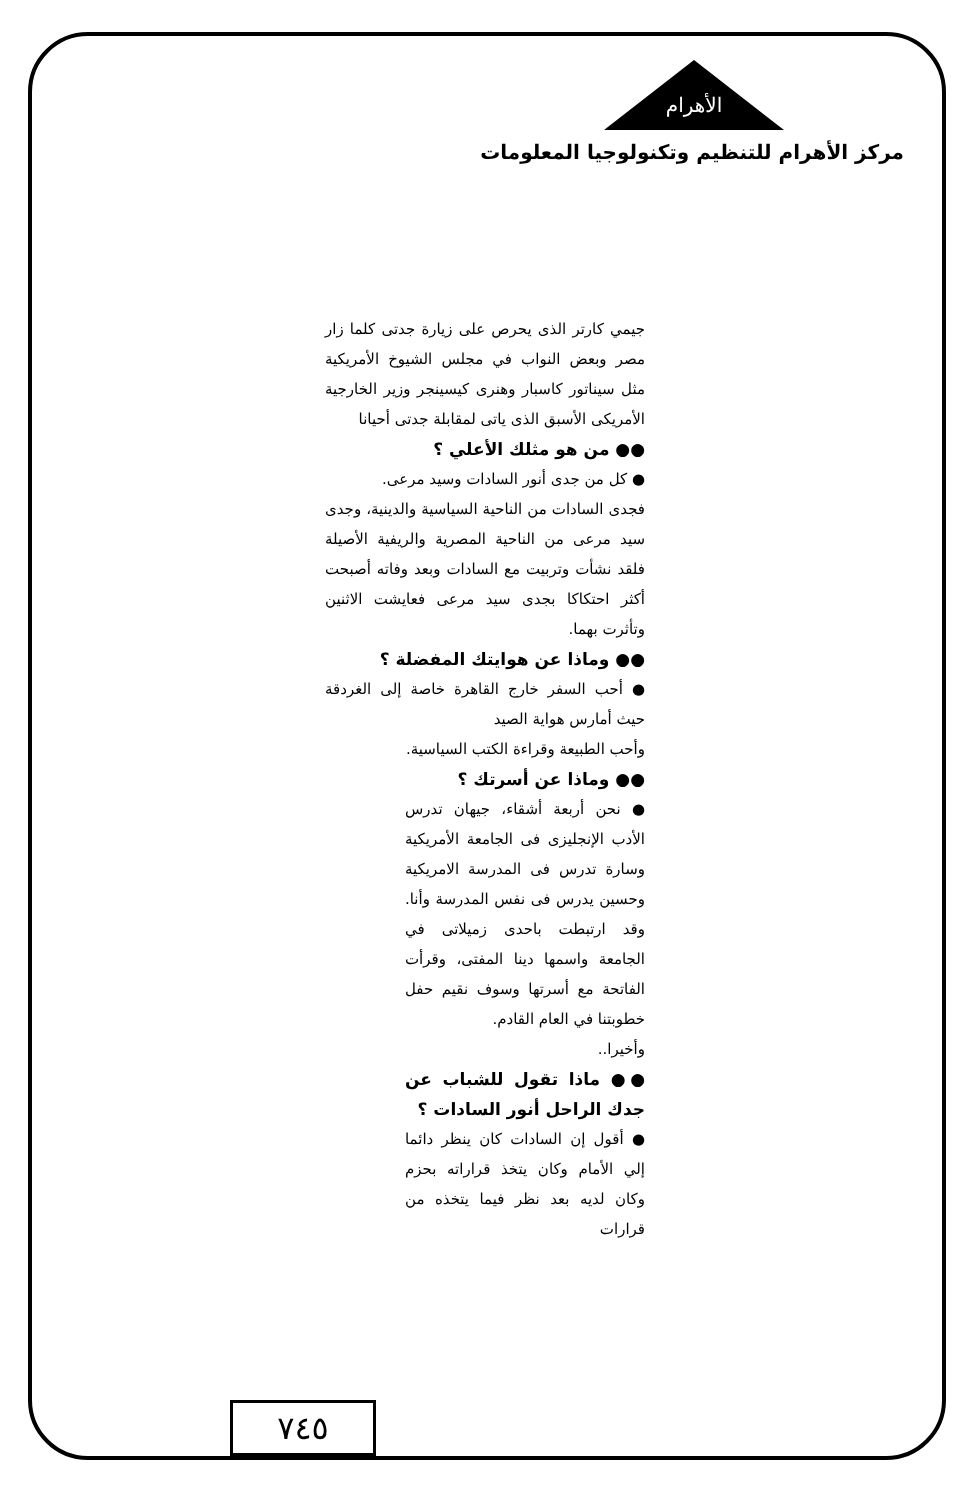الأهرام
مركز الأهرام للتنظيم وتكنولوجيا المعلومات
جيمي كارتر الذى يحرص على زيارة جدتى كلما زار مصر وبعض النواب في مجلس الشيوخ الأمريكية مثل سيناتور كاسبار وهنرى كيسينجر وزير الخارجية الأمريكى الأسبق الذى ياتى لمقابلة جدتى أحيانا
●● من هو مثلك الأعلي ؟
● كل من جدى أنور السادات وسيد مرعى.
فجدى السادات من الناحية السياسية والدينية، وجدى سيد مرعى من الناحية المصرية والريفية الأصيلة فلقد نشأت وتربيت مع السادات وبعد وفاته أصبحت أكثر احتكاكا بجدى سيد مرعى فعايشت الاثنين وتأثرت بهما.
●● وماذا عن هوايتك المفضلة ؟
● أحب السفر خارج القاهرة خاصة إلى الغردقة حيث أمارس هواية الصيد
وأحب الطبيعة وقراءة الكتب السياسية.
●● وماذا عن أسرتك ؟
● نحن أربعة أشقاء، جيهان تدرس الأدب الإنجليزى فى الجامعة الأمريكية وسارة تدرس فى المدرسة الامريكية وحسين يدرس فى نفس المدرسة وأنا. وقد ارتبطت باحدى زميلاتى في الجامعة واسمها دينا المفتى، وقرأت الفاتحة مع أسرتها وسوف نقيم حفل خطوبتنا في العام القادم.
وأخيرا..
●● ماذا تقول للشباب عن جدك الراحل أنور السادات ؟
● أقول إن السادات كان ينظر دائما إلي الأمام وكان يتخذ قراراته بحزم وكان لديه بعد نظر فيما يتخذه من قرارات
٧٤٥